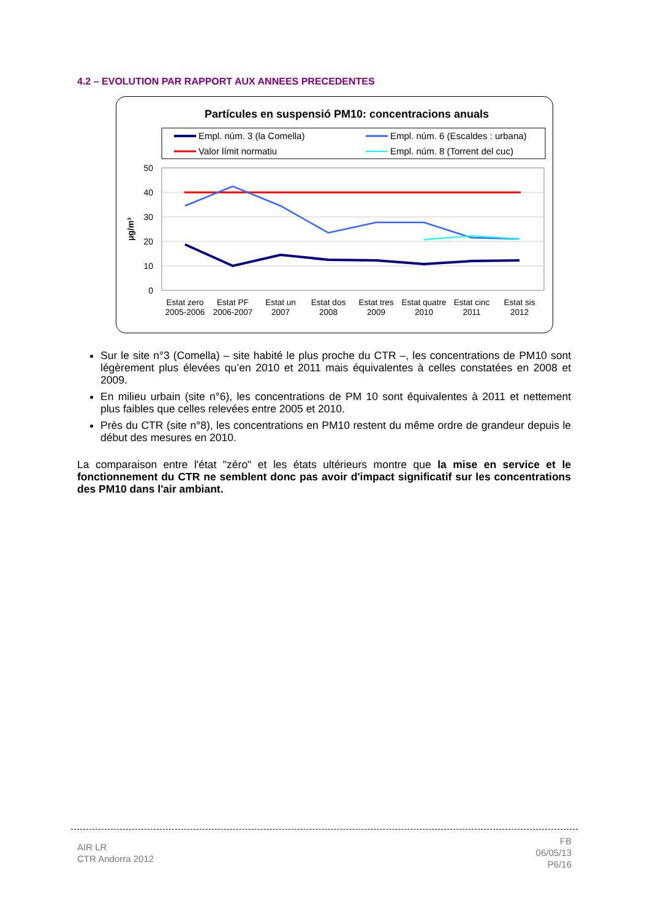4.2 – EVOLUTION PAR RAPPORT AUX ANNEES PRECEDENTES
Partícules en suspensió PM10: concentracions anuals
Empl. núm. 3 (la Comella)
Valor límit normatiu
Empl. núm. 6 (Escaldes : urbana)
Empl. núm. 8 (Torrent del cuc)
50
40
30
20
10
0
µg/m³
Estat zero
2005-2006
Estat PF
2006-2007
Estat un
2007
Estat dos
2008
Estat tres
2009
Estat quatre
2010
Estat cinc
2011
Estat sis
2012
Sur le site n°3 (Comella) – site habité le plus proche du CTR –, les concentrations de PM10 sont légèrement plus élevées qu’en 2010 et 2011 mais équivalentes à celles constatées en 2008 et 2009.
En milieu urbain (site n°6), les concentrations de PM 10 sont équivalentes à 2011 et nettement plus faibles que celles relevées entre 2005 et 2010.
Près du CTR (site n°8), les concentrations en PM10 restent du même ordre de grandeur depuis le début des mesures en 2010.
La comparaison entre l'état "zéro" et les états ultérieurs montre que la mise en service et le fonctionnement du CTR ne semblent donc pas avoir d'impact significatif sur les concentrations des PM10 dans l'air ambiant.
AIR LR
CTR Andorra 2012
FB
06/05/13
P6/16